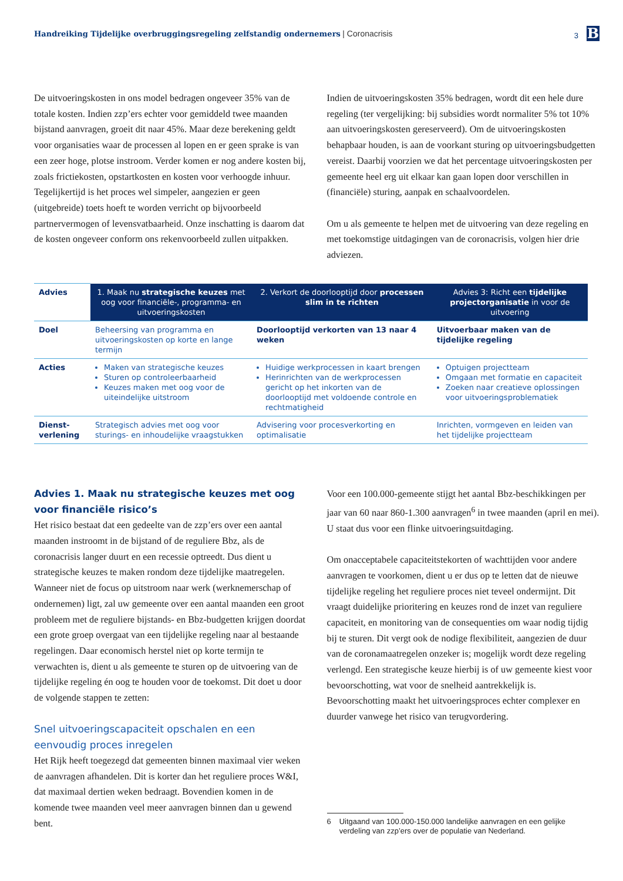Handreiking Tijdelijke overbruggingsregeling zelfstandig ondernemers | Coronacrisis
3 B
De uitvoeringskosten in ons model bedragen ongeveer 35% van de totale kosten. Indien zzp’ers echter voor gemiddeld twee maanden bijstand aanvragen, groeit dit naar 45%. Maar deze berekening geldt voor organisaties waar de processen al lopen en er geen sprake is van een zeer hoge, plotse instroom. Verder komen er nog andere kosten bij, zoals frictiekosten, opstartkosten en kosten voor verhoogde inhuur. Tegelijkertijd is het proces wel simpeler, aangezien er geen (uitgebreide) toets hoeft te worden verricht op bijvoorbeeld partnervermogen of levensvatbaarheid. Onze inschatting is daarom dat de kosten ongeveer conform ons rekenvoorbeeld zullen uitpakken.
Indien de uitvoeringskosten 35% bedragen, wordt dit een hele dure regeling (ter vergelijking: bij subsidies wordt normaliter 5% tot 10% aan uitvoeringskosten gereserveerd). Om de uitvoeringskosten behapbaar houden, is aan de voorkant sturing op uitvoeringsbudgetten vereist. Daarbij voorzien we dat het percentage uitvoeringskosten per gemeente heel erg uit elkaar kan gaan lopen door verschillen in (financiële) sturing, aanpak en schaalvoordelen.
Om u als gemeente te helpen met de uitvoering van deze regeling en met toekomstige uitdagingen van de coronacrisis, volgen hier drie adviezen.
| Advies | 1. Maak nu strategische keuzes met oog voor financiële-, programma- en uitvoeringskosten | 2. Verkort de doorlooptijd door processen slim in te richten | Advies 3: Richt een tijdelijke projectorganisatie in voor de uitvoering |
| --- | --- | --- | --- |
| Doel | Beheersing van programma en uitvoeringskosten op korte en lange termijn | Doorlooptijd verkorten van 13 naar 4 weken | Uitvoerbaar maken van de tijdelijke regeling |
| Acties | Maken van strategische keuzes Sturen op controleerbaarheid Keuzes maken met oog voor de uiteindelijke uitstroom | Huidige werkprocessen in kaart brengen Herinrichten van de werkprocessen gericht op het inkorten van de doorlooptijd met voldoende controle en rechtmatigheid | Optuigen projectteam Omgaan met formatie en capaciteit Zoeken naar creatieve oplossingen voor uitvoeringsproblematiek |
| Dienst- verlening | Strategisch advies met oog voor sturings- en inhoudelijke vraagstukken | Advisering voor procesverkorting en optimalisatie | Inrichten, vormgeven en leiden van het tijdelijke projectteam |
Advies 1. Maak nu strategische keuzes met oog voor financiële risico’s
Het risico bestaat dat een gedeelte van de zzp’ers over een aantal maanden instroomt in de bijstand of de reguliere Bbz, als de coronacrisis langer duurt en een recessie optreedt. Dus dient u strategische keuzes te maken rondom deze tijdelijke maatregelen. Wanneer niet de focus op uitstroom naar werk (werknemerschap of ondernemen) ligt, zal uw gemeente over een aantal maanden een groot probleem met de reguliere bijstands- en Bbz-budgetten krijgen doordat een grote groep overgaat van een tijdelijke regeling naar al bestaande regelingen. Daar economisch herstel niet op korte termijn te verwachten is, dient u als gemeente te sturen op de uitvoering van de tijdelijke regeling én oog te houden voor de toekomst. Dit doet u door de volgende stappen te zetten:
Snel uitvoeringscapaciteit opschalen en een eenvoudig proces inregelen
Het Rijk heeft toegezegd dat gemeenten binnen maximaal vier weken de aanvragen afhandelen. Dit is korter dan het reguliere proces W&I, dat maximaal dertien weken bedraagt. Bovendien komen in de komende twee maanden veel meer aanvragen binnen dan u gewend bent.
Voor een 100.000-gemeente stijgt het aantal Bbz-beschikkingen per jaar van 60 naar 860-1.300 aanvragen<sup>6</sup> in twee maanden (april en mei). U staat dus voor een flinke uitvoeringsuitdaging.
Om onacceptabele capaciteitstekorten of wachttijden voor andere aanvragen te voorkomen, dient u er dus op te letten dat de nieuwe tijdelijke regeling het reguliere proces niet teveel ondermijnt. Dit vraagt duidelijke prioritering en keuzes rond de inzet van reguliere capaciteit, en monitoring van de consequenties om waar nodig tijdig bij te sturen. Dit vergt ook de nodige flexibiliteit, aangezien de duur van de coronamaatregelen onzeker is; mogelijk wordt deze regeling verlengd. Een strategische keuze hierbij is of uw gemeente kiest voor bevoorschotting, wat voor de snelheid aantrekkelijk is. Bevoorschotting maakt het uitvoeringsproces echter complexer en duurder vanwege het risico van terugvordering.
6 Uitgaand van 100.000-150.000 landelijke aanvragen en een gelijke verdeling van zzp’ers over de populatie van Nederland.